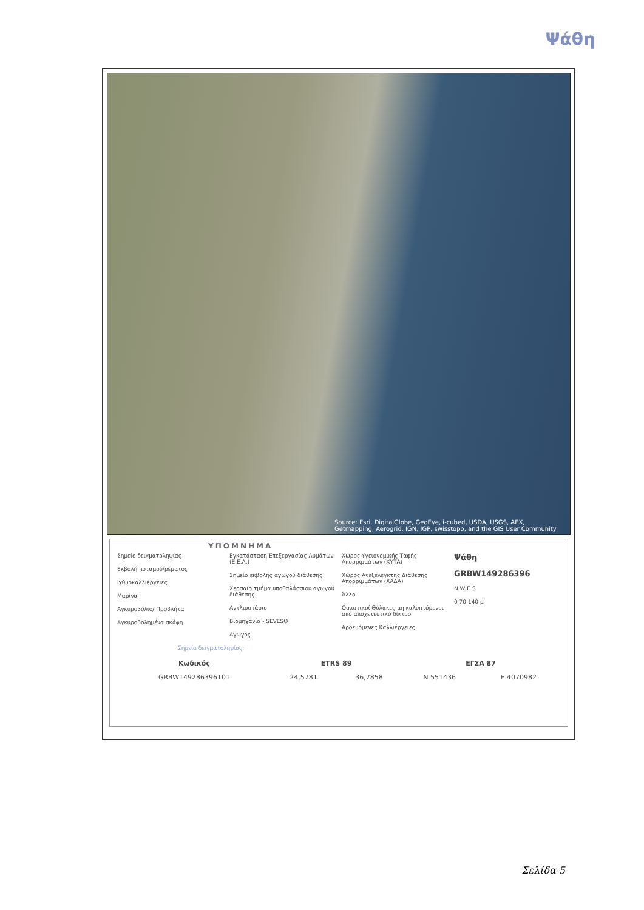Ψάθη
Source: Esri, DigitalGlobe, GeoEye, i-cubed, USDA, USGS, AEX, Getmapping, Aerogrid, IGN, IGP, swisstopo, and the GIS User Community
ΥΠΟΜΝΗΜΑ
Σημείο δειγματοληψίας
Εκβολή ποταμού/ρέματος
Ιχθυοκαλλιέργειες
Μαρίνα
Αγκυροβόλιο/ Προβλήτα
Αγκυροβολημένα σκάφη
Εγκατάσταση Επεξεργασίας Λυμάτων (Ε.Ε.Λ.)
Σημείο εκβολής αγωγού διάθεσης
Χερσαίο τμήμα υποθαλάσσιου αγωγού διάθεσης
Αντλιοστάσιο
Βιομηχανία - SEVESO
Αγωγός
Χώρος Υγειονομικής Ταφής Απορριμμάτων (ΧΥΤΑ)
Χώρος Ανεξέλεγκτης Διάθεσης Απορριμμάτων (ΧΑΔΑ)
Άλλο
Οικιστικοί Θύλακες μη καλυπτόμενοι από αποχετευτικό δίκτυο
Αρδευόμενες Καλλιέργειες
Ψάθη
GRBW149286396
N W E S
0 70 140 μ
Σημεία δειγματοληψίας:
| Κωδικός | ETRS 89 | | ΕΓΣΑ 87 | |
| --- | --- | --- | --- | --- |
| GRBW149286396101 | 24,5781 | 36,7858 | N 551436 | E 4070982 |
Σελίδα 5